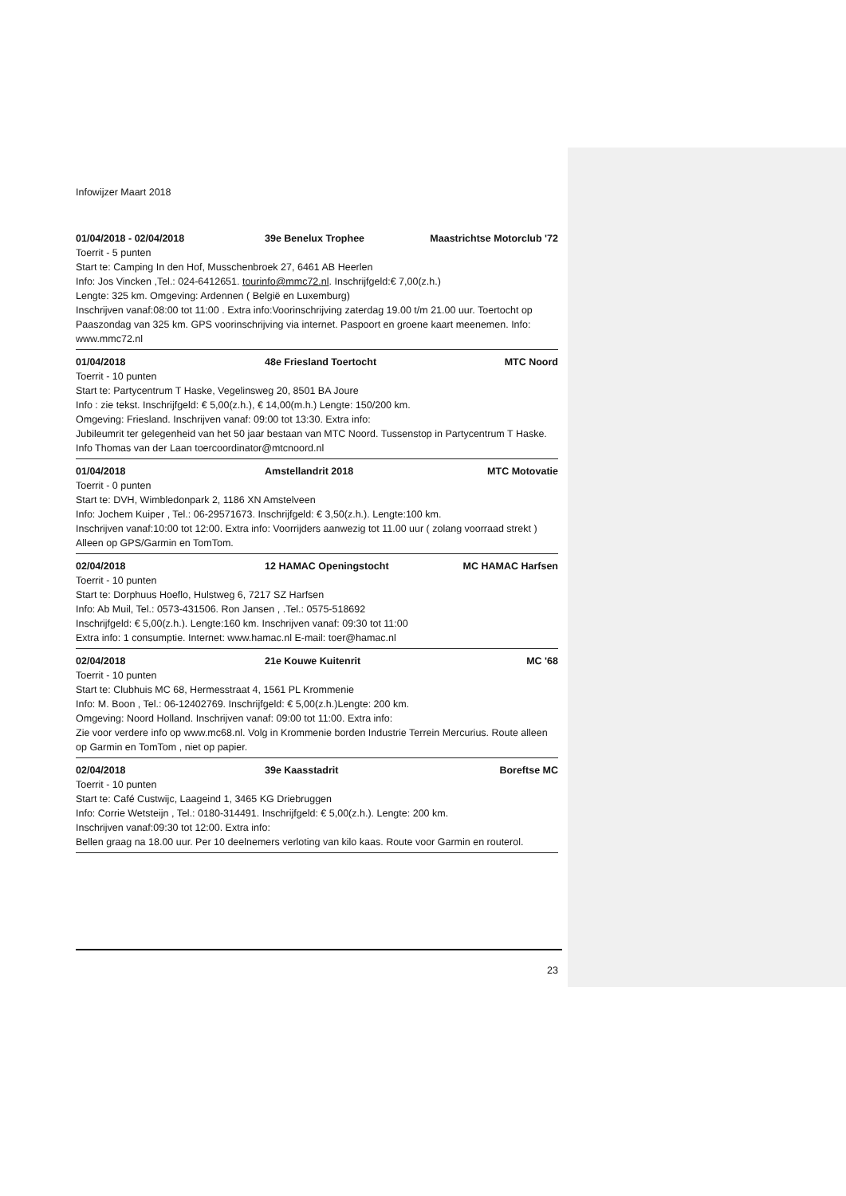Infowijzer Maart 2018
01/04/2018 - 02/04/2018 39e Benelux Trophee Maastrichtse Motorclub '72
Toerrit - 5 punten
Start te: Camping In den Hof, Musschenbroek 27, 6461 AB Heerlen
Info: Jos Vincken ,Tel.: 024-6412651. tourinfo@mmc72.nl. Inschrijfgeld:€ 7,00(z.h.)
Lengte: 325 km. Omgeving: Ardennen ( België en Luxemburg)
Inschrijven vanaf:08:00 tot 11:00 . Extra info:Voorinschrijving zaterdag 19.00 t/m 21.00 uur. Toertocht op Paaszondag van 325 km. GPS voorinschrijving via internet. Paspoort en groene kaart meenemen. Info: www.mmc72.nl
01/04/2018 48e Friesland Toertocht MTC Noord
Toerrit - 10 punten
Start te: Partycentrum T Haske, Vegelinsweg 20, 8501 BA Joure
Info : zie tekst. Inschrijfgeld: € 5,00(z.h.), € 14,00(m.h.) Lengte: 150/200 km.
Omgeving: Friesland. Inschrijven vanaf: 09:00 tot 13:30. Extra info:
Jubileumrit ter gelegenheid van het 50 jaar bestaan van MTC Noord. Tussenstop in Partycentrum T Haske. Info Thomas van der Laan toercoordinator@mtcnoord.nl
01/04/2018 Amstellandrit 2018 MTC Motovatie
Toerrit - 0 punten
Start te: DVH, Wimbledonpark 2, 1186 XN Amstelveen
Info: Jochem Kuiper , Tel.: 06-29571673. Inschrijfgeld: € 3,50(z.h.). Lengte:100 km.
Inschrijven vanaf:10:00 tot 12:00. Extra info: Voorrijders aanwezig tot 11.00 uur ( zolang voorraad strekt ) Alleen op GPS/Garmin en TomTom.
02/04/2018 12 HAMAC Openingstocht MC HAMAC Harfsen
Toerrit - 10 punten
Start te: Dorphuus Hoeflo, Hulstweg 6, 7217 SZ Harfsen
Info: Ab Muil, Tel.: 0573-431506. Ron Jansen , .Tel.: 0575-518692
Inschrijfgeld: € 5,00(z.h.). Lengte:160 km. Inschrijven vanaf: 09:30 tot 11:00
Extra info: 1 consumptie. Internet: www.hamac.nl E-mail: toer@hamac.nl
02/04/2018 21e Kouwe Kuitenrit MC '68
Toerrit - 10 punten
Start te: Clubhuis MC 68, Hermesstraat 4, 1561 PL Krommenie
Info: M. Boon , Tel.: 06-12402769. Inschrijfgeld: € 5,00(z.h.)Lengte: 200 km.
Omgeving: Noord Holland. Inschrijven vanaf: 09:00 tot 11:00. Extra info:
Zie voor verdere info op www.mc68.nl. Volg in Krommenie borden Industrie Terrein Mercurius. Route alleen op Garmin en TomTom , niet op papier.
02/04/2018 39e Kaasstadrit Boreftse MC
Toerrit - 10 punten
Start te: Café Custwijc, Laageind 1, 3465 KG Driebruggen
Info: Corrie Wetsteijn , Tel.: 0180-314491. Inschrijfgeld: € 5,00(z.h.). Lengte: 200 km.
Inschrijven vanaf:09:30 tot 12:00. Extra info:
Bellen graag na 18.00 uur. Per 10 deelnemers verloting van kilo kaas. Route voor Garmin en routerol.
23